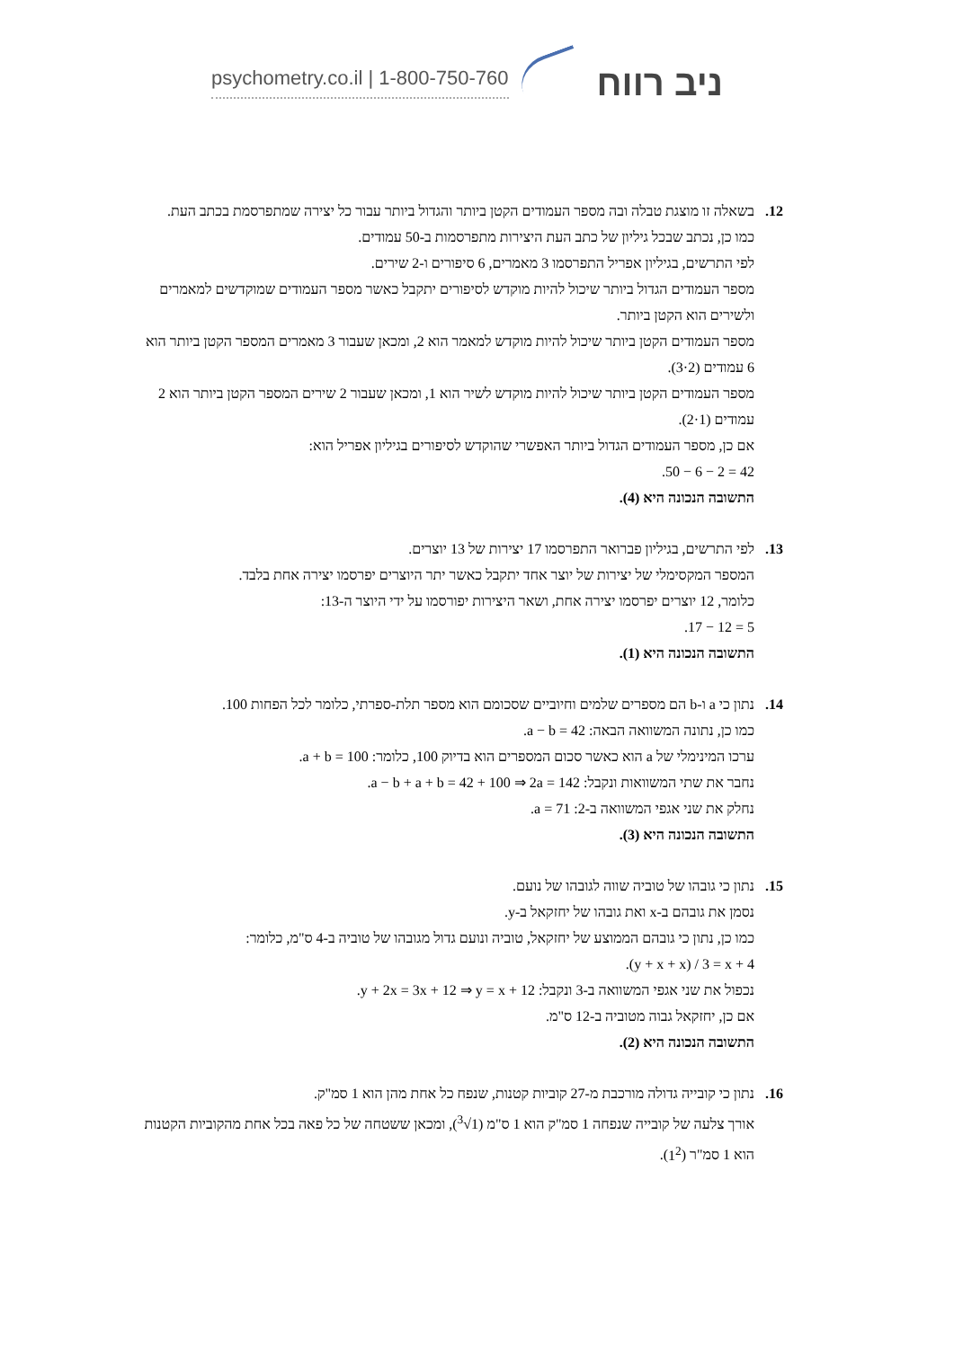psychometry.co.il | 1-800-750-760
ניב רווח
12. בשאלה זו מוצגת טבלה ובה מספר העמודים הקטן ביותר והגדול ביותר עבור כל יצירה שמתפרסמת בכתב העת.
כמו כן, נכתב שבכל גיליון של כתב העת היצירות מתפרסמות ב-50 עמודים.
לפי התרשים, בגיליון אפריל התפרסמו 3 מאמרים, 6 סיפורים ו-2 שירים.
מספר העמודים הגדול ביותר שיכול להיות מוקדש לסיפורים יתקבל כאשר מספר העמודים שמוקדשים למאמרים ולשירים הוא הקטן ביותר.
מספר העמודים הקטן ביותר שיכול להיות מוקדש למאמר הוא 2, ומכאן שעבור 3 מאמרים המספר הקטן ביותר הוא 6 עמודים (3·2).
מספר העמודים הקטן ביותר שיכול להיות מוקדש לשיר הוא 1, ומכאן שעבור 2 שירים המספר הקטן ביותר הוא 2 עמודים (2·1).
אם כן, מספר העמודים הגדול ביותר האפשרי שהוקדש לסיפורים בגיליון אפריל הוא:
50 − 6 − 2 = 42.
התשובה הנכונה היא (4).
13. לפי התרשים, בגיליון פברואר התפרסמו 17 יצירות של 13 יוצרים.
המספר המקסימלי של יצירות של יוצר אחד יתקבל כאשר יתר היוצרים יפרסמו יצירה אחת בלבד.
כלומר, 12 יוצרים יפרסמו יצירה אחת, ושאר היצירות יפורסמו על ידי היוצר ה-13:
17 − 12 = 5.
התשובה הנכונה היא (1).
14. נתון כי a ו-b הם מספרים שלמים וחיוביים שסכומם הוא מספר תלת-ספרתי, כלומר לכל הפחות 100.
כמו כן, נתונה המשוואה הבאה: a − b = 42.
ערכו המינימלי של a הוא כאשר סכום המספרים הוא בדיוק 100, כלומר: a + b = 100.
נחבר את שתי המשוואות ונקבל: a − b + a + b = 42 + 100 ⇒ 2a = 142.
נחלק את שני אגפי המשוואה ב-2: a = 71.
התשובה הנכונה היא (3).
15. נתון כי גובהו של טוביה שווה לגובהו של נועם.
נסמן את גובהם ב-x ואת גובהו של יחזקאל ב-y.
כמו כן, נתון כי גובהם הממוצע של יחזקאל, טוביה ונועם גדול מגובהו של טוביה ב-4 ס"מ, כלומר:
(y + x + x) / 3 = x + 4.
נכפול את שני אגפי המשוואה ב-3 ונקבל: y + 2x = 3x + 12 ⇒ y = x + 12.
אם כן, יחזקאל גבוה מטוביה ב-12 ס"מ.
התשובה הנכונה היא (2).
16. נתון כי קובייה גדולה מורכבת מ-27 קוביות קטנות, שנפח כל אחת מהן הוא 1 סמ"ק.
אורך צלעה של קובייה שנפחה 1 סמ"ק הוא 1 ס"מ (<sup>3</sup>√1), ומכאן ששטחה של כל פאה בכל אחת מהקוביות הקטנות הוא 1 סמ"ר (1<sup>2</sup>).